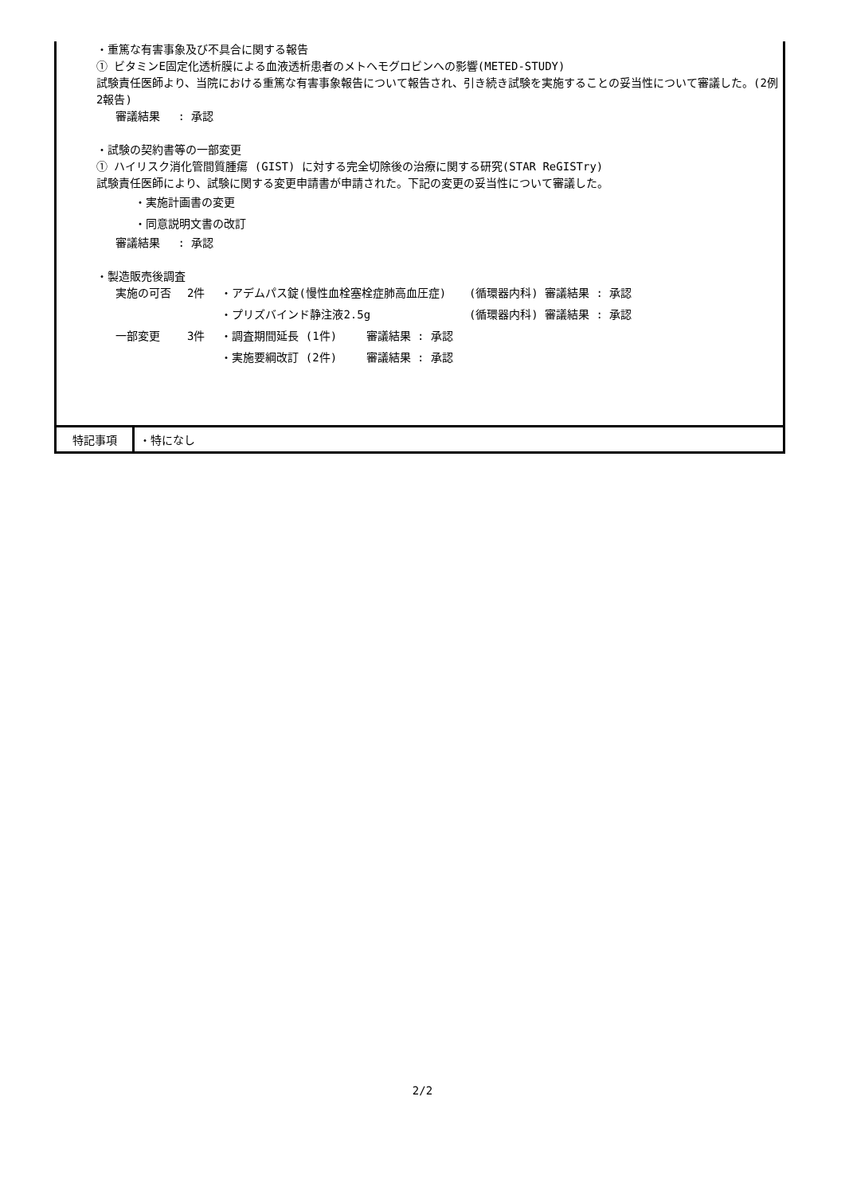・重篤な有害事象及び不具合に関する報告
① ビタミンE固定化透析膜による血液透析患者のメトヘモグロビンへの影響(METED-STUDY)
試験責任医師より、当院における重篤な有害事象報告について報告され、引き続き試験を実施することの妥当性について審議した。(2例　2報告)
審議結果　 : 承認
・試験の契約書等の一部変更
① ハイリスク消化管間質腫瘍 (GIST) に対する完全切除後の治療に関する研究(STAR ReGISTry)
試験責任医師により、試験に関する変更申請書が申請された。下記の変更の妥当性について審議した。
・実施計画書の変更
・同意説明文書の改訂
審議結果　 : 承認
・製造販売後調査
| 実施の可否 | 2件 | ・アデムパス錠(慢性血栓塞栓症肺高血圧症) | (循環器内科) 審議結果 : 承認 |
| | | ・プリズバインド静注液2.5g | (循環器内科) 審議結果 : 承認 |
| 一部変更 | 3件 | ・調査期間延長 (1件) 審議結果 : 承認 | |
| | | ・実施要綱改訂 (2件) 審議結果 : 承認 | |
特記事項
・特になし
2/2